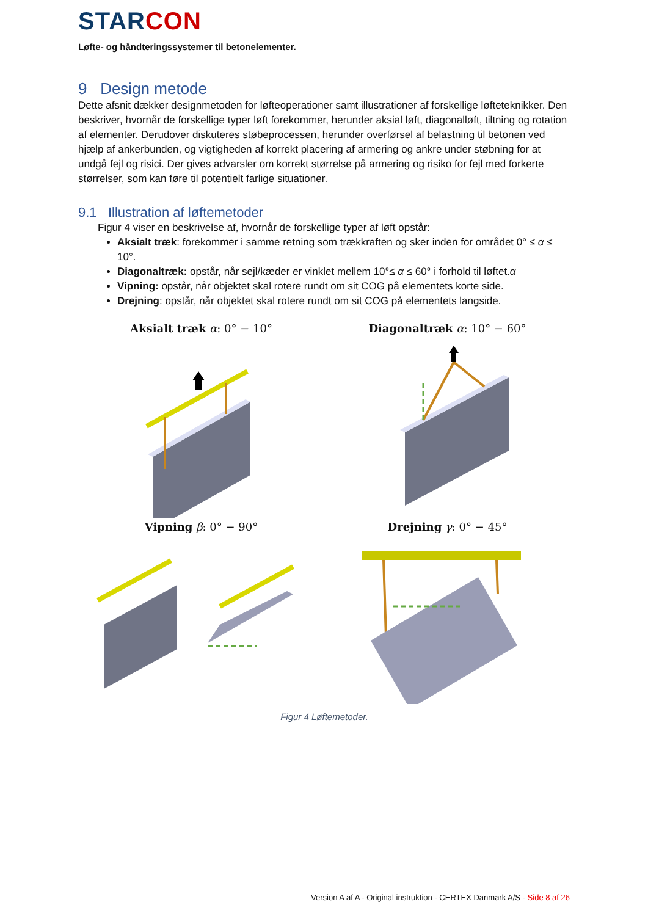STAR CON
Løfte- og håndteringssystemer til betonelementer.
9 Design metode
Dette afsnit dækker designmetoden for løfteoperationer samt illustrationer af forskellige løfteteknikker. Den beskriver, hvornår de forskellige typer løft forekommer, herunder aksial løft, diagonalløft, tiltning og rotation af elementer. Derudover diskuteres støbeprocessen, herunder overførsel af belastning til betonen ved hjælp af ankerbunden, og vigtigheden af korrekt placering af armering og ankre under støbning for at undgå fejl og risici. Der gives advarsler om korrekt størrelse på armering og risiko for fejl med forkerte størrelser, som kan føre til potentielt farlige situationer.
9.1 Illustration af løftemetoder
Figur 4 viser en beskrivelse af, hvornår de forskellige typer af løft opstår:
Aksialt træk: forekommer i samme retning som trækkraften og sker inden for området 0° ≤ α ≤ 10°.
Diagonaltræk: opstår, når sejl/kæder er vinklet mellem 10°≤ α ≤ 60° i forhold til løftet.α
Vipning: opstår, når objektet skal rotere rundt om sit COG på elementets korte side.
Drejning: opstår, når objektet skal rotere rundt om sit COG på elementets langside.
Aksialt træk α: 0° − 10°
Diagonaltræk α: 10° − 60°
Vipning β: 0° − 90°
Drejning γ: 0° − 45°
Figur 4 Løftemetoder.
Version A af A - Original instruktion - CERTEX Danmark A/S - Side 8 af 26